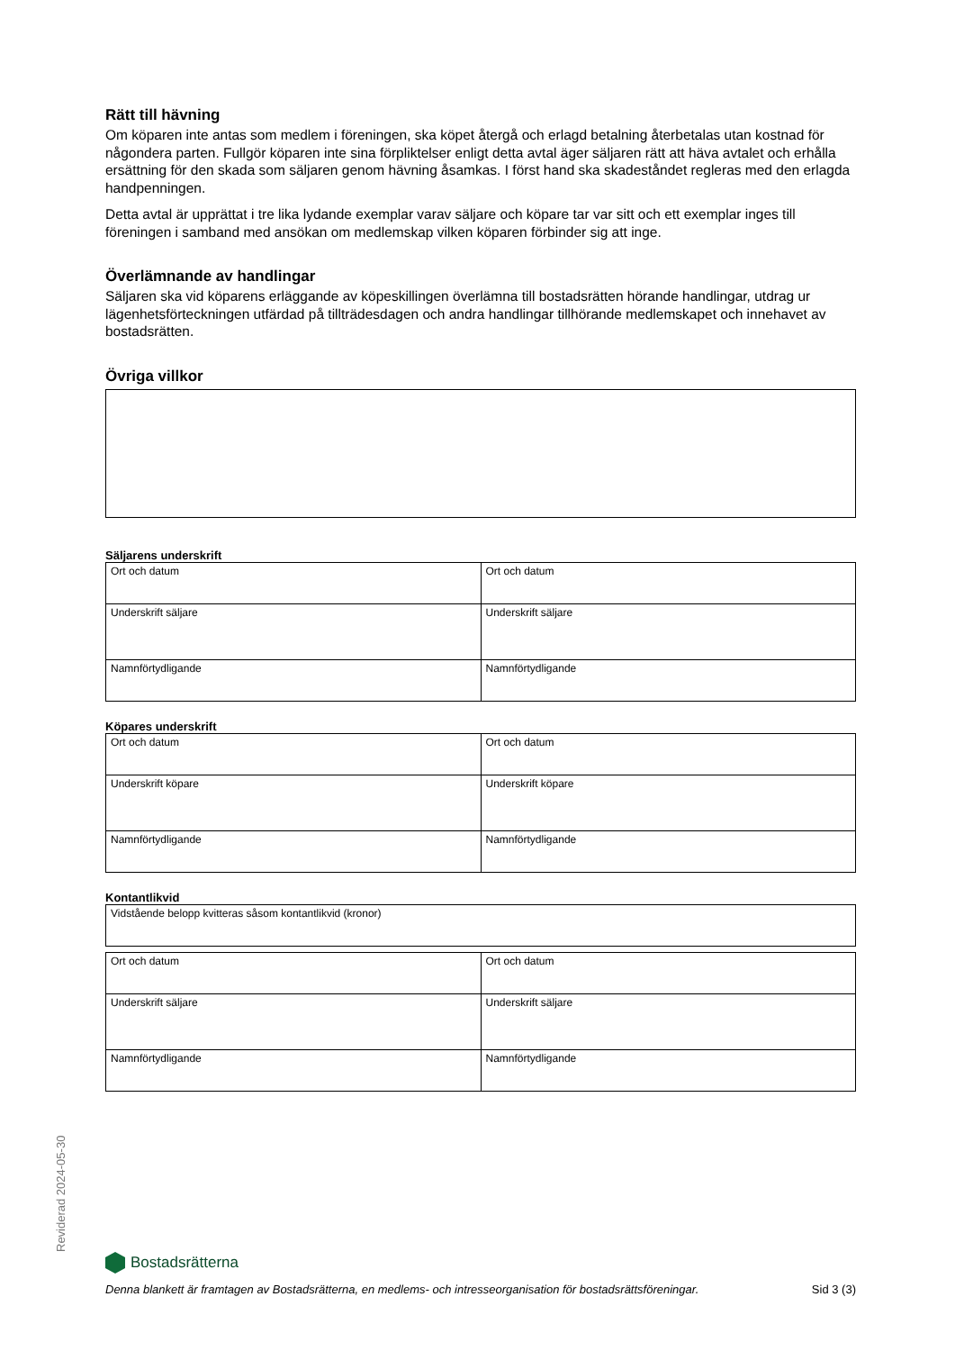Rätt till hävning
Om köparen inte antas som medlem i föreningen, ska köpet återgå och erlagd betalning återbetalas utan kostnad för någondera parten. Fullgör köparen inte sina förpliktelser enligt detta avtal äger säljaren rätt att häva avtalet och erhålla ersättning för den skada som säljaren genom hävning åsamkas. I först hand ska skadeståndet regleras med den erlagda handpenningen.
Detta avtal är upprättat i tre lika lydande exemplar varav säljare och köpare tar var sitt och ett exemplar inges till föreningen i samband med ansökan om medlemskap vilken köparen förbinder sig att inge.
Överlämnande av handlingar
Säljaren ska vid köparens erläggande av köpeskillingen överlämna till bostadsrätten hörande handlingar, utdrag ur lägenhetsförteckningen utfärdad på tillträdesdagen och andra handlingar tillhörande medlemskapet och innehavet av bostadsrätten.
Övriga villkor
Säljarens underskrift
| Ort och datum | Ort och datum |
| Underskrift säljare | Underskrift säljare |
| Namnförtydligande | Namnförtydligande |
Köpares underskrift
| Ort och datum | Ort och datum |
| Underskrift köpare | Underskrift köpare |
| Namnförtydligande | Namnförtydligande |
Kontantlikvid
| Vidstående belopp kvitteras såsom kontantlikvid (kronor) |
| Ort och datum | Ort och datum |
| Underskrift säljare | Underskrift säljare |
| Namnförtydligande | Namnförtydligande |
Reviderad 2024-05-30
Bostadsrätterna
Denna blankett är framtagen av Bostadsrätterna, en medlems- och intresseorganisation för bostadsrättsföreningar. Sid 3 (3)